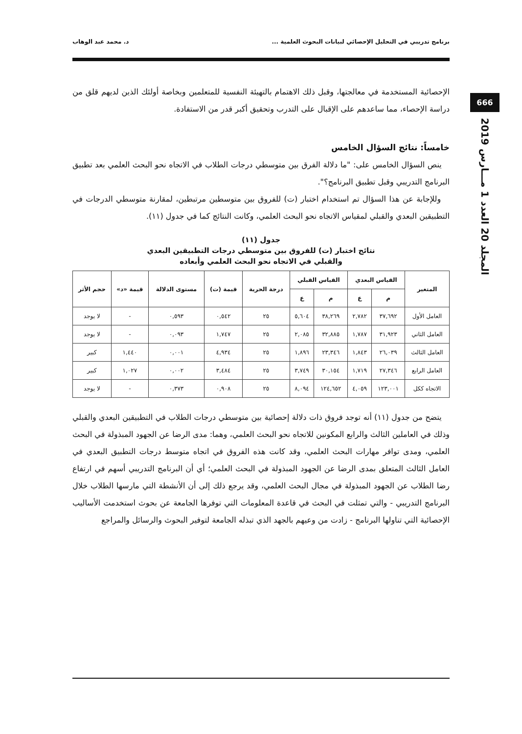برنامج تدريبي في التحليل الإحصائي لبيانات البحوث العلمية ... د. محمد عبد الوهاب
666
المجلد 20 العدد 1 مـــارس 2019
الإحصائية المستخدمة في معالجتها، وقبل ذلك الاهتمام بالتهيئة النفسية للمتعلمين وبخاصة أولئك الذين لديهم قلق من دراسة الإحصاء، مما ساعدهم على الإقبال على التدرب وتحقيق أكبر قدر من الاستفادة.
خامساً: نتائج السؤال الخامس
ينص السؤال الخامس على: "ما دلالة الفرق بين متوسطي درجات الطلاب في الاتجاه نحو البحث العلمي بعد تطبيق البرنامج التدريبي وقبل تطبيق البرنامج؟".
وللإجابة عن هذا السؤال تم استخدام اختبار (ت) للفروق بين متوسطين مرتبطين، لمقارنة متوسطي الدرجات في التطبيقين البعدي والقبلي لمقياس الاتجاه نحو البحث العلمي، وكانت النتائج كما في جدول (١١).
جدول (١١)
نتائج اختبار (ت) للفروق بين متوسطي درجات التطبيقين البعدي
والقبلي في الاتجاه نحو البحث العلمي وأبعاده
| المتغير | القياس البعدي | | القياس القبلي | | درجة الحرية | قيمة (ت) | مستوى الدلالة | قيمة «د» | حجم الأثر |
| --- | --- | --- | --- | --- | --- | --- | --- | --- | --- |
| | م | ع | م | ع | | | | | |
| العامل الأول | ٣٧,٦٩٢ | ٢,٧٨٢ | ٣٨,٢٦٩ | ٥,٦٠٤ | ٢٥ | ٠,٥٤٢ | ٠,٥٩٣ | - | لا يوجد |
| العامل الثاني | ٣١,٩٢٣ | ١,٧٨٧ | ٣٢,٨٨٥ | ٢,٠٨٥ | ٢٥ | ١,٧٤٧ | ٠,٠٩٣ | - | لا يوجد |
| العامل الثالث | ٢٦,٠٣٩ | ١,٨٤٣ | ٢٣,٣٤٦ | ١,٨٩٦ | ٢٥ | ٤,٩٣٤ | ٠,٠٠١ | ١,٤٤٠ | كبير |
| العامل الرابع | ٢٧,٣٤٦ | ١,٧١٩ | ٣٠,١٥٤ | ٣,٧٤٩ | ٢٥ | ٣,٤٨٤ | ٠,٠٠٢ | ١,٠٢٧ | كبير |
| الاتجاه ككل | ١٢٣,٠٠١ | ٤,٠٥٩ | ١٢٤,٦٥٢ | ٨,٠٩٤ | ٢٥ | ٠,٩٠٨ | ٠,٣٧٣ | - | لا يوجد |
يتضح من جدول (١١) أنه توجد فروق ذات دلالة إحصائية بين متوسطي درجات الطلاب في التطبيقين البعدي والقبلي وذلك في العاملين الثالث والرابع المكونين للاتجاه نحو البحث العلمي، وهما: مدى الرضا عن الجهود المبذولة في البحث العلمي، ومدى توافر مهارات البحث العلمي، وقد كانت هذه الفروق في اتجاه متوسط درجات التطبيق البعدي في العامل الثالث المتعلق بمدى الرضا عن الجهود المبذولة في البحث العلمي؛ أي أن البرنامج التدريبي أسهم في ارتفاع رضا الطلاب عن الجهود المبذولة في مجال البحث العلمي، وقد يرجع ذلك إلى أن الأنشطة التي مارسها الطلاب خلال البرنامج التدريبي - والتي تمثلت في البحث في قاعدة المعلومات التي توفرها الجامعة عن بحوث استخدمت الأساليب الإحصائية التي تناولها البرنامج - زادت من وعيهم بالجهد الذي تبذله الجامعة لتوفير البحوث والرسائل والمراجع